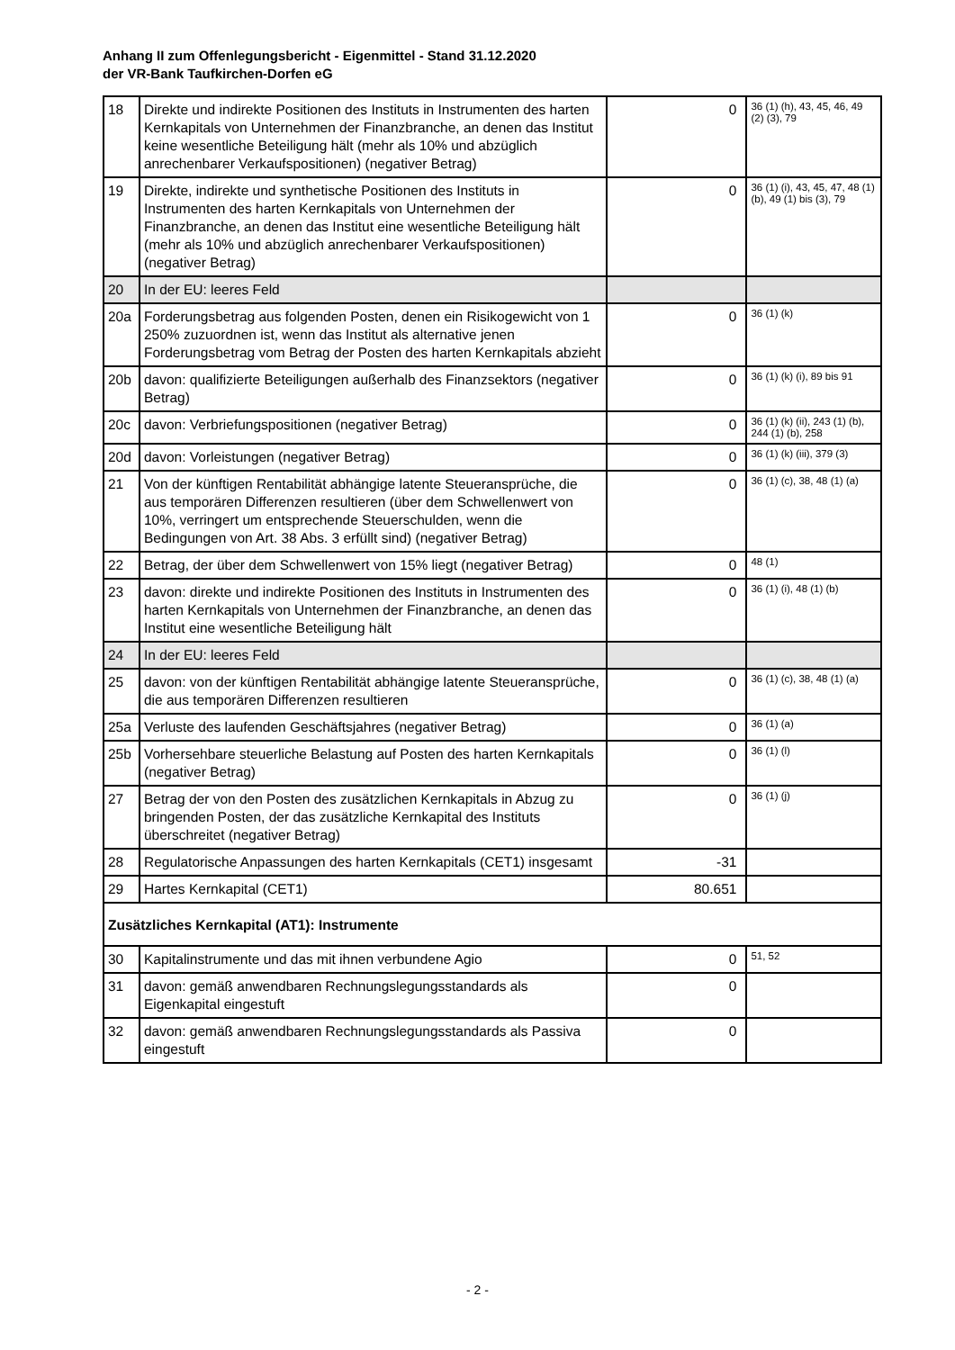Anhang II zum Offenlegungsbericht - Eigenmittel - Stand 31.12.2020
der VR-Bank Taufkirchen-Dorfen eG
| 18 | Direkte und indirekte Positionen des Instituts in Instrumenten des harten Kernkapitals von Unternehmen der Finanzbranche, an denen das Institut keine wesentliche Beteiligung hält (mehr als 10% und abzüglich anrechenbarer Verkaufspositionen) (negativer Betrag) | 0 | 36 (1) (h), 43, 45, 46, 49 (2) (3), 79 |
| 19 | Direkte, indirekte und synthetische Positionen des Instituts in Instrumenten des harten Kernkapitals von Unternehmen der Finanzbranche, an denen das Institut eine wesentliche Beteiligung hält (mehr als 10% und abzüglich anrechenbarer Verkaufspositionen) (negativer Betrag) | 0 | 36 (1) (i), 43, 45, 47, 48 (1) (b), 49 (1) bis (3), 79 |
| 20 | In der EU: leeres Feld | | |
| 20a | Forderungsbetrag aus folgenden Posten, denen ein Risikogewicht von 1 250% zuzuordnen ist, wenn das Institut als alternative jenen Forderungsbetrag vom Betrag der Posten des harten Kernkapitals abzieht | 0 | 36 (1) (k) |
| 20b | davon: qualifizierte Beteiligungen außerhalb des Finanzsektors (negativer Betrag) | 0 | 36 (1) (k) (i), 89 bis 91 |
| 20c | davon: Verbriefungspositionen (negativer Betrag) | 0 | 36 (1) (k) (ii), 243 (1) (b), 244 (1) (b), 258 |
| 20d | davon: Vorleistungen (negativer Betrag) | 0 | 36 (1) (k) (iii), 379 (3) |
| 21 | Von der künftigen Rentabilität abhängige latente Steueransprüche, die aus temporären Differenzen resultieren (über dem Schwellenwert von 10%, verringert um entsprechende Steuerschulden, wenn die Bedingungen von Art. 38 Abs. 3 erfüllt sind) (negativer Betrag) | 0 | 36 (1) (c), 38, 48 (1) (a) |
| 22 | Betrag, der über dem Schwellenwert von 15% liegt (negativer Betrag) | 0 | 48 (1) |
| 23 | davon: direkte und indirekte Positionen des Instituts in Instrumenten des harten Kernkapitals von Unternehmen der Finanzbranche, an denen das Institut eine wesentliche Beteiligung hält | 0 | 36 (1) (i), 48 (1) (b) |
| 24 | In der EU: leeres Feld | | |
| 25 | davon: von der künftigen Rentabilität abhängige latente Steueransprüche, die aus temporären Differenzen resultieren | 0 | 36 (1) (c), 38, 48 (1) (a) |
| 25a | Verluste des laufenden Geschäftsjahres (negativer Betrag) | 0 | 36 (1) (a) |
| 25b | Vorhersehbare steuerliche Belastung auf Posten des harten Kernkapitals (negativer Betrag) | 0 | 36 (1) (l) |
| 27 | Betrag der von den Posten des zusätzlichen Kernkapitals in Abzug zu bringenden Posten, der das zusätzliche Kernkapital des Instituts überschreitet (negativer Betrag) | 0 | 36 (1) (j) |
| 28 | Regulatorische Anpassungen des harten Kernkapitals (CET1) insgesamt | -31 | |
| 29 | Hartes Kernkapital (CET1) | 80.651 | |
| Zusätzliches Kernkapital (AT1): Instrumente | | | |
| 30 | Kapitalinstrumente und das mit ihnen verbundene Agio | 0 | 51, 52 |
| 31 | davon: gemäß anwendbaren Rechnungslegungsstandards als Eigenkapital eingestuft | 0 | |
| 32 | davon: gemäß anwendbaren Rechnungslegungsstandards als Passiva eingestuft | 0 | |
- 2 -